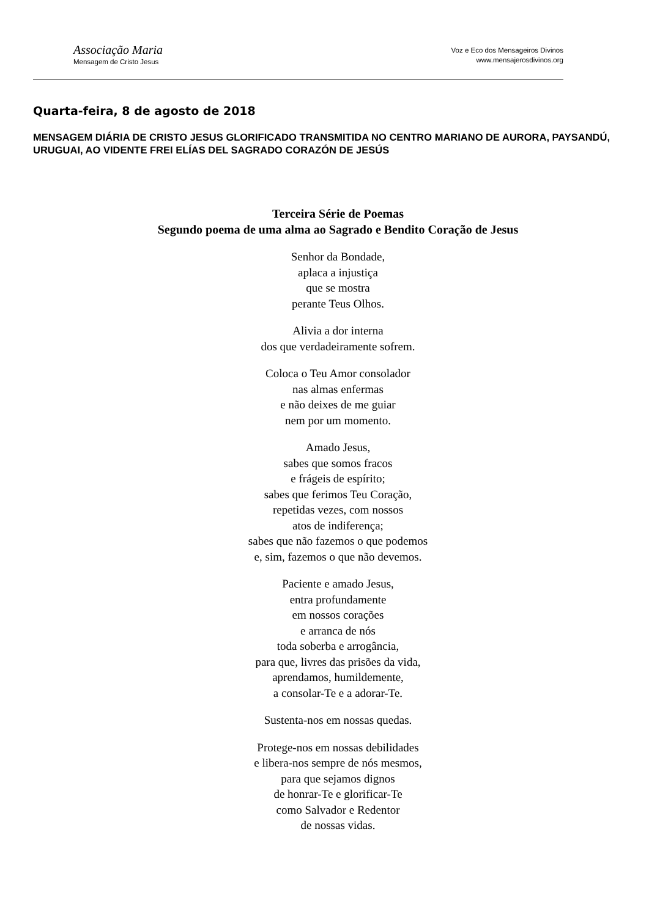Associação Maria
Mensagem de Cristo Jesus
Voz e Eco dos Mensageiros Divinos
www.mensajerosdivinos.org
Quarta-feira, 8 de agosto de 2018
MENSAGEM DIÁRIA DE CRISTO JESUS GLORIFICADO TRANSMITIDA NO CENTRO MARIANO DE AURORA, PAYSANDÚ, URUGUAI, AO VIDENTE FREI ELÍAS DEL SAGRADO CORAZÓN DE JESÚS
Terceira Série de Poemas
Segundo poema de uma alma ao Sagrado e Bendito Coração de Jesus
Senhor da Bondade,
aplaca a injustiça
que se mostra
perante Teus Olhos.
Alivia a dor interna
dos que verdadeiramente sofrem.
Coloca o Teu Amor consolador
nas almas enfermas
e não deixes de me guiar
nem por um momento.
Amado Jesus,
sabes que somos fracos
e frágeis de espírito;
sabes que ferimos Teu Coração,
repetidas vezes, com nossos
atos de indiferença;
sabes que não fazemos o que podemos
e, sim, fazemos o que não devemos.
Paciente e amado Jesus,
entra profundamente
em nossos corações
e arranca de nós
toda soberba e arrogância,
para que, livres das prisões da vida,
aprendamos, humildemente,
a consolar-Te e a adorar-Te.
Sustenta-nos em nossas quedas.
Protege-nos em nossas debilidades
e libera-nos sempre de nós mesmos,
para que sejamos dignos
de honrar-Te e glorificar-Te
como Salvador e Redentor
de nossas vidas.